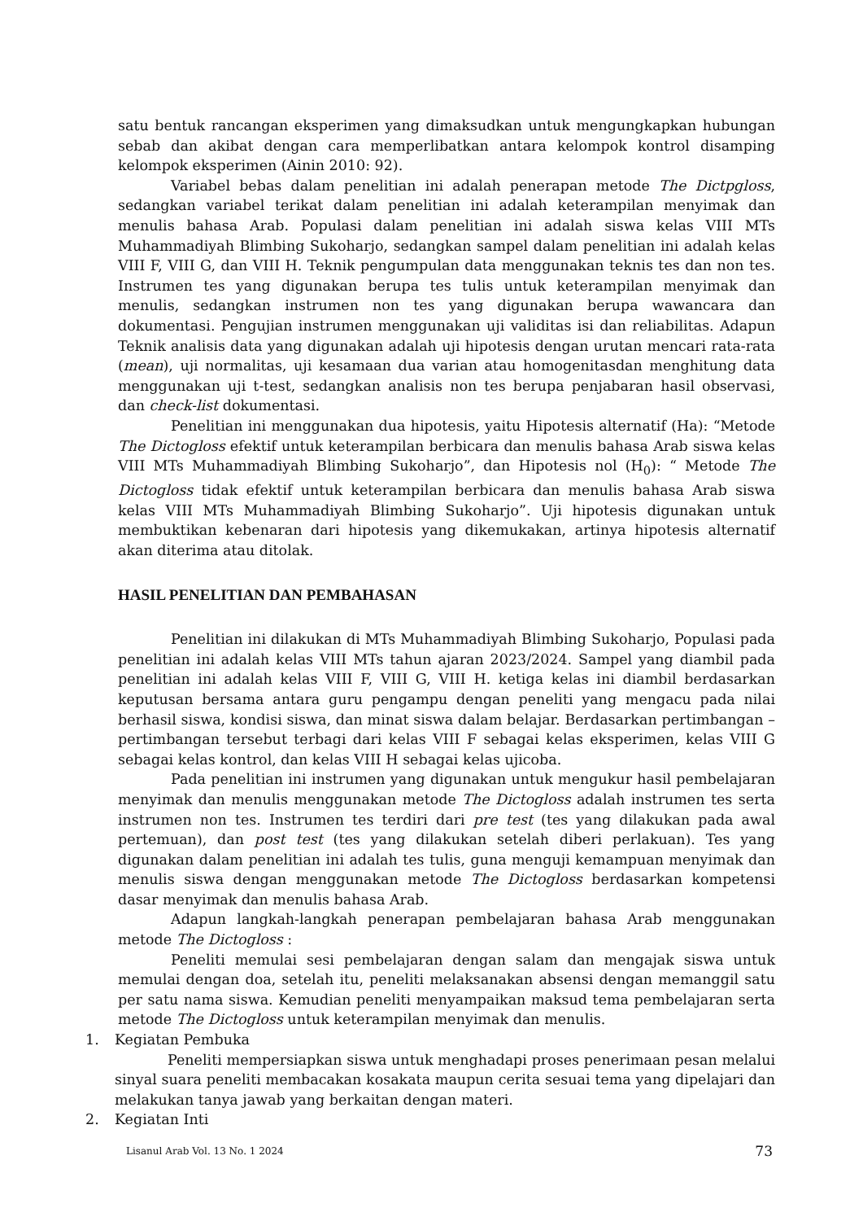satu bentuk rancangan eksperimen yang dimaksudkan untuk mengungkapkan hubungan sebab dan akibat dengan cara memperlibatkan antara kelompok kontrol disamping kelompok eksperimen (Ainin 2010: 92).
Variabel bebas dalam penelitian ini adalah penerapan metode The Dictpgloss, sedangkan variabel terikat dalam penelitian ini adalah keterampilan menyimak dan menulis bahasa Arab. Populasi dalam penelitian ini adalah siswa kelas VIII MTs Muhammadiyah Blimbing Sukoharjo, sedangkan sampel dalam penelitian ini adalah kelas VIII F, VIII G, dan VIII H. Teknik pengumpulan data menggunakan teknis tes dan non tes. Instrumen tes yang digunakan berupa tes tulis untuk keterampilan menyimak dan menulis, sedangkan instrumen non tes yang digunakan berupa wawancara dan dokumentasi. Pengujian instrumen menggunakan uji validitas isi dan reliabilitas. Adapun Teknik analisis data yang digunakan adalah uji hipotesis dengan urutan mencari rata-rata (mean), uji normalitas, uji kesamaan dua varian atau homogenitasdan menghitung data menggunakan uji t-test, sedangkan analisis non tes berupa penjabaran hasil observasi, dan check-list dokumentasi.
Penelitian ini menggunakan dua hipotesis, yaitu Hipotesis alternatif (Ha): “Metode The Dictogloss efektif untuk keterampilan berbicara dan menulis bahasa Arab siswa kelas VIII MTs Muhammadiyah Blimbing Sukoharjo”, dan Hipotesis nol (H<sub>0</sub>): “ Metode The Dictogloss tidak efektif untuk keterampilan berbicara dan menulis bahasa Arab siswa kelas VIII MTs Muhammadiyah Blimbing Sukoharjo”. Uji hipotesis digunakan untuk membuktikan kebenaran dari hipotesis yang dikemukakan, artinya hipotesis alternatif akan diterima atau ditolak.
HASIL PENELITIAN DAN PEMBAHASAN
Penelitian ini dilakukan di MTs Muhammadiyah Blimbing Sukoharjo, Populasi pada penelitian ini adalah kelas VIII MTs tahun ajaran 2023/2024. Sampel yang diambil pada penelitian ini adalah kelas VIII F, VIII G, VIII H. ketiga kelas ini diambil berdasarkan keputusan bersama antara guru pengampu dengan peneliti yang mengacu pada nilai berhasil siswa, kondisi siswa, dan minat siswa dalam belajar. Berdasarkan pertimbangan – pertimbangan tersebut terbagi dari kelas VIII F sebagai kelas eksperimen, kelas VIII G sebagai kelas kontrol, dan kelas VIII H sebagai kelas ujicoba.
Pada penelitian ini instrumen yang digunakan untuk mengukur hasil pembelajaran menyimak dan menulis menggunakan metode The Dictogloss adalah instrumen tes serta instrumen non tes. Instrumen tes terdiri dari pre test (tes yang dilakukan pada awal pertemuan), dan post test (tes yang dilakukan setelah diberi perlakuan). Tes yang digunakan dalam penelitian ini adalah tes tulis, guna menguji kemampuan menyimak dan menulis siswa dengan menggunakan metode The Dictogloss berdasarkan kompetensi dasar menyimak dan menulis bahasa Arab.
Adapun langkah-langkah penerapan pembelajaran bahasa Arab menggunakan metode The Dictogloss :
Peneliti memulai sesi pembelajaran dengan salam dan mengajak siswa untuk memulai dengan doa, setelah itu, peneliti melaksanakan absensi dengan memanggil satu per satu nama siswa. Kemudian peneliti menyampaikan maksud tema pembelajaran serta metode The Dictogloss untuk keterampilan menyimak dan menulis.
1. Kegiatan Pembuka
Peneliti mempersiapkan siswa untuk menghadapi proses penerimaan pesan melalui sinyal suara peneliti membacakan kosakata maupun cerita sesuai tema yang dipelajari dan melakukan tanya jawab yang berkaitan dengan materi.
2. Kegiatan Inti
Lisanul Arab Vol. 13 No. 1 2024 73